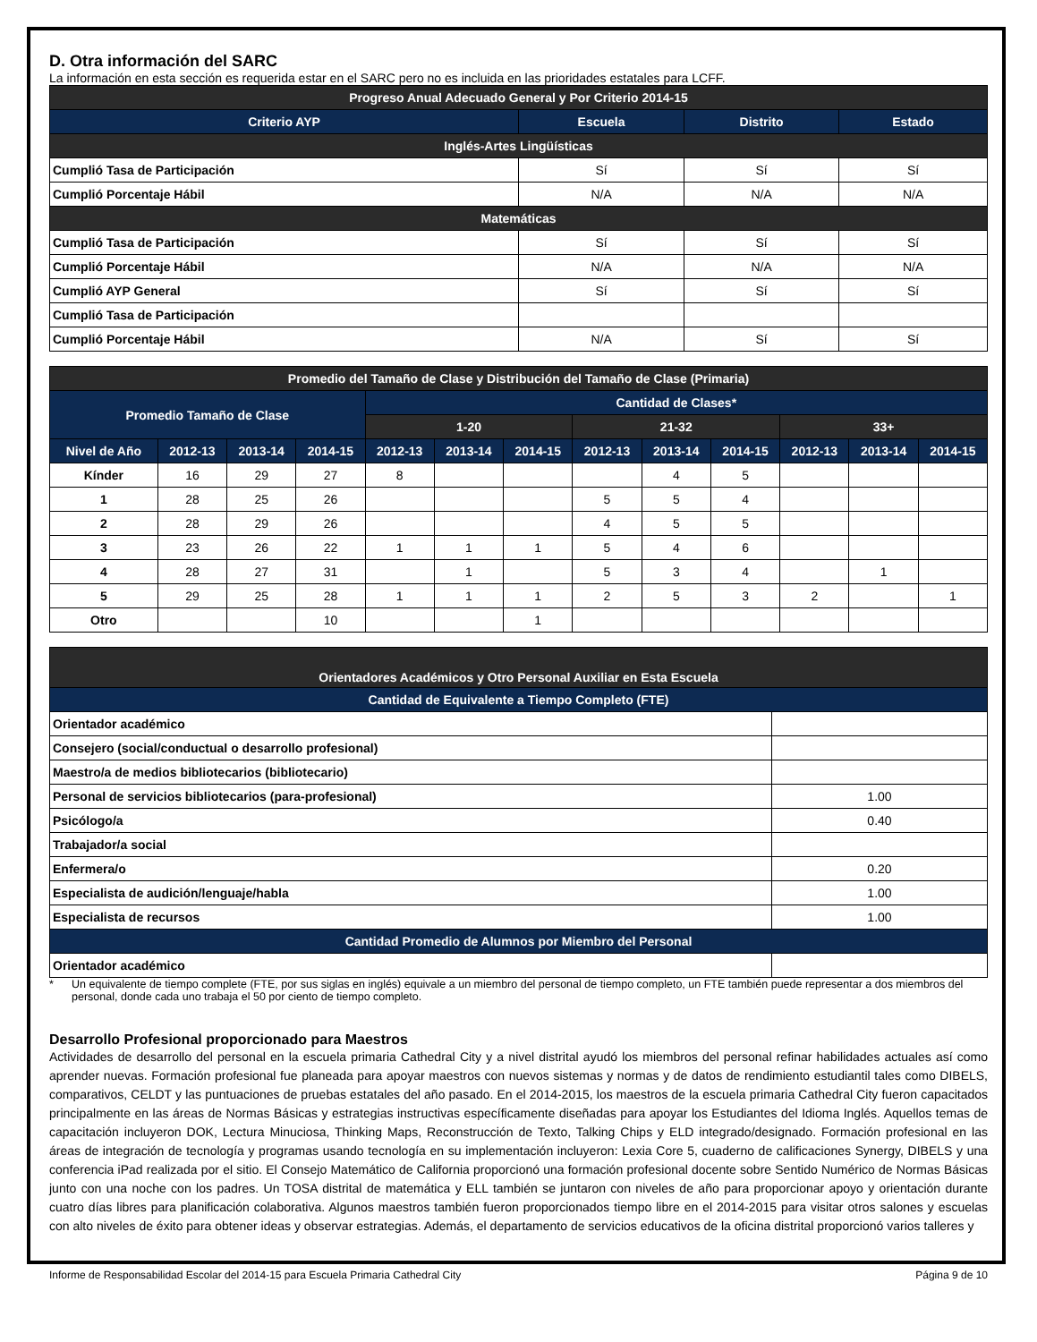D. Otra información del SARC
La información en esta sección es requerida estar en el SARC pero no es incluida en las prioridades estatales para LCFF.
| Progreso Anual Adecuado General y Por Criterio 2014-15 | | | |
| --- | --- | --- | --- |
| Criterio AYP | Escuela | Distrito | Estado |
| Inglés-Artes Lingüísticas | | | |
| Cumplió Tasa de Participación | Sí | Sí | Sí |
| Cumplió Porcentaje Hábil | N/A | N/A | N/A |
| Matemáticas | | | |
| Cumplió Tasa de Participación | Sí | Sí | Sí |
| Cumplió Porcentaje Hábil | N/A | N/A | N/A |
| Cumplió AYP General | Sí | Sí | Sí |
| Cumplió Tasa de Participación | | | |
| Cumplió Porcentaje Hábil | N/A | Sí | Sí |
| Promedio del Tamaño de Clase y Distribución del Tamaño de Clase (Primaria) | | | | | | | | | | | | |
| --- | --- | --- | --- | --- | --- | --- | --- | --- | --- | --- | --- | --- |
| Promedio Tamaño de Clase | | | | Cantidad de Clases* | | | | | | | | |
| | | | | 1-20 | | | 21-32 | | | 33+ | | |
| Nivel de Año | 2012-13 | 2013-14 | 2014-15 | 2012-13 | 2013-14 | 2014-15 | 2012-13 | 2013-14 | 2014-15 | 2012-13 | 2013-14 | 2014-15 |
| Kínder | 16 | 29 | 27 | 8 | | | | 4 | 5 | | | |
| 1 | 28 | 25 | 26 | | | | 5 | 5 | 4 | | | |
| 2 | 28 | 29 | 26 | | | | 4 | 5 | 5 | | | |
| 3 | 23 | 26 | 22 | 1 | 1 | 1 | 5 | 4 | 6 | | | |
| 4 | 28 | 27 | 31 | | 1 | | 5 | 3 | 4 | | 1 | |
| 5 | 29 | 25 | 28 | 1 | 1 | 1 | 2 | 5 | 3 | 2 | | 1 |
| Otro | | | 10 | | | 1 | | | | | | |
| Orientadores Académicos y Otro Personal Auxiliar en Esta Escuela | |
| --- | --- |
| Cantidad de Equivalente a Tiempo Completo (FTE) | |
| Orientador académico | |
| Consejero (social/conductual o desarrollo profesional) | |
| Maestro/a de medios bibliotecarios (bibliotecario) | |
| Personal de servicios bibliotecarios (para-profesional) | 1.00 |
| Psicólogo/a | 0.40 |
| Trabajador/a social | |
| Enfermera/o | 0.20 |
| Especialista de audición/lenguaje/habla | 1.00 |
| Especialista de recursos | 1.00 |
| Cantidad Promedio de Alumnos por Miembro del Personal | |
| Orientador académico | |
* Un equivalente de tiempo complete (FTE, por sus siglas en inglés) equivale a un miembro del personal de tiempo completo, un FTE también puede representar a dos miembros del personal, donde cada uno trabaja el 50 por ciento de tiempo completo.
Desarrollo Profesional proporcionado para Maestros
Actividades de desarrollo del personal en la escuela primaria Cathedral City y a nivel distrital ayudó los miembros del personal refinar habilidades actuales así como aprender nuevas. Formación profesional fue planeada para apoyar maestros con nuevos sistemas y normas y de datos de rendimiento estudiantil tales como DIBELS, comparativos, CELDT y las puntuaciones de pruebas estatales del año pasado. En el 2014-2015, los maestros de la escuela primaria Cathedral City fueron capacitados principalmente en las áreas de Normas Básicas y estrategias instructivas específicamente diseñadas para apoyar los Estudiantes del Idioma Inglés. Aquellos temas de capacitación incluyeron DOK, Lectura Minuciosa, Thinking Maps, Reconstrucción de Texto, Talking Chips y ELD integrado/designado. Formación profesional en las áreas de integración de tecnología y programas usando tecnología en su implementación incluyeron: Lexia Core 5, cuaderno de calificaciones Synergy, DIBELS y una conferencia iPad realizada por el sitio. El Consejo Matemático de California proporcionó una formación profesional docente sobre Sentido Numérico de Normas Básicas junto con una noche con los padres. Un TOSA distrital de matemática y ELL también se juntaron con niveles de año para proporcionar apoyo y orientación durante cuatro días libres para planificación colaborativa. Algunos maestros también fueron proporcionados tiempo libre en el 2014-2015 para visitar otros salones y escuelas con alto niveles de éxito para obtener ideas y observar estrategias. Además, el departamento de servicios educativos de la oficina distrital proporcionó varios talleres y
Informe de Responsabilidad Escolar del 2014-15 para Escuela Primaria Cathedral City Página 9 de 10